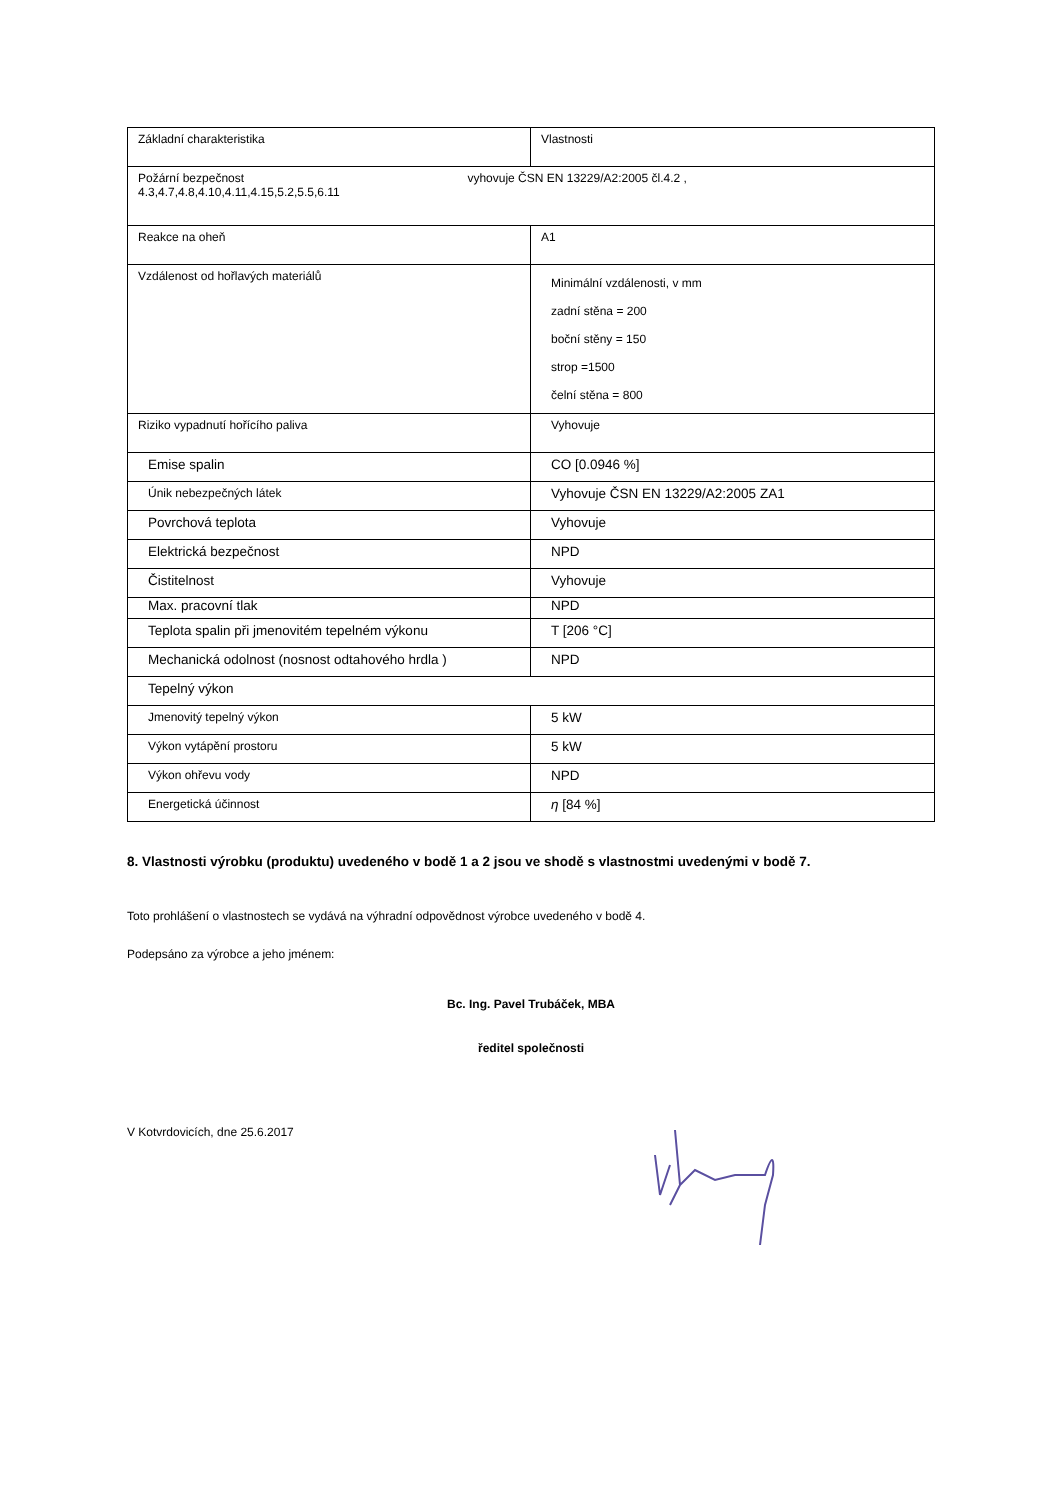| Základní charakteristika | Vlastnosti |
| Požární bezpečnost vyhovuje ČSN EN 13229/A2:2005 čl.4.2 , 4.3,4.7,4.8,4.10,4.11,4.15,5.2,5.5,6.11 | |
| Reakce na oheň | A1 |
| Vzdálenost od hořlavých materiálů | Minimální vzdálenosti, v mm zadní stěna = 200 boční stěny = 150 strop =1500 čelní stěna = 800 |
| Riziko vypadnutí hořícího paliva | Vyhovuje |
| Emise spalin | CO [0.0946 %] |
| Únik nebezpečných látek | Vyhovuje ČSN EN 13229/A2:2005 ZA1 |
| Povrchová teplota | Vyhovuje |
| Elektrická bezpečnost | NPD |
| Čistitelnost | Vyhovuje |
| Max. pracovní tlak | NPD |
| Teplota spalin při jmenovitém tepelném výkonu | T [206 °C] |
| Mechanická odolnost (nosnost odtahového hrdla ) | NPD |
| Tepelný výkon | |
| Jmenovitý tepelný výkon | 5 kW |
| Výkon vytápění prostoru | 5 kW |
| Výkon ohřevu vody | NPD |
| Energetická účinnost | η [84 %] |
8. Vlastnosti výrobku (produktu) uvedeného v bodě 1 a 2 jsou ve shodě s vlastnostmi uvedenými v bodě 7.
Toto prohlášení o vlastnostech se vydává na výhradní odpovědnost výrobce uvedeného v bodě 4.
Podepsáno za výrobce a jeho jménem:
Bc. Ing. Pavel Trubáček, MBA
ředitel společnosti
V Kotvrdovicích, dne 25.6.2017